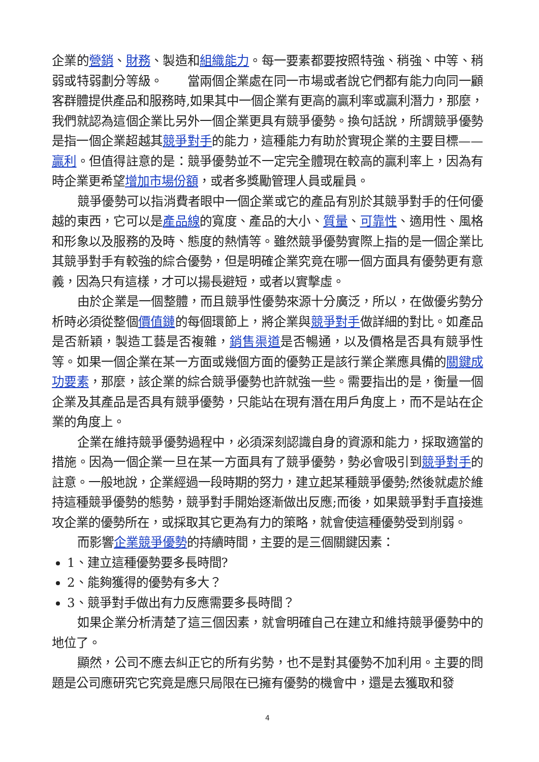企業的營銷、財務、製造和組織能力。每一要素都要按照特強、稍強、中等、稍弱或特弱劃分等級。　　當兩個企業處在同一市場或者說它們都有能力向同一顧客群體提供產品和服務時,如果其中一個企業有更高的贏利率或贏利潛力，那麼，我們就認為這個企業比另外一個企業更具有競爭優勢。換句話說，所謂競爭優勢是指一個企業超越其競爭對手的能力，這種能力有助於實現企業的主要目標——贏利。但值得註意的是：競爭優勢並不一定完全體現在較高的贏利率上，因為有時企業更希望增加市場份額，或者多獎勵管理人員或雇員。
競爭優勢可以指消費者眼中一個企業或它的產品有別於其競爭對手的任何優越的東西，它可以是產品線的寬度、產品的大小、質量、可靠性、適用性、風格和形象以及服務的及時、態度的熱情等。雖然競爭優勢實際上指的是一個企業比其競爭對手有較強的綜合優勢，但是明確企業究竟在哪一個方面具有優勢更有意義，因為只有這樣，才可以揚長避短，或者以實擊虛。
由於企業是一個整體，而且競爭性優勢來源十分廣泛，所以，在做優劣勢分析時必須從整個價值鏈的每個環節上，將企業與競爭對手做詳細的對比。如產品是否新穎，製造工藝是否複雜，銷售渠道是否暢通，以及價格是否具有競爭性等。如果一個企業在某一方面或幾個方面的優勢正是該行業企業應具備的關鍵成功要素，那麼，該企業的綜合競爭優勢也許就強一些。需要指出的是，衡量一個企業及其產品是否具有競爭優勢，只能站在現有潛在用戶角度上，而不是站在企業的角度上。
企業在維持競爭優勢過程中，必須深刻認識自身的資源和能力，採取適當的措施。因為一個企業一旦在某一方面具有了競爭優勢，勢必會吸引到競爭對手的註意。一般地說，企業經過一段時期的努力，建立起某種競爭優勢;然後就處於維持這種競爭優勢的態勢，競爭對手開始逐漸做出反應;而後，如果競爭對手直接進攻企業的優勢所在，或採取其它更為有力的策略，就會使這種優勢受到削弱。
而影響企業競爭優勢的持續時間，主要的是三個關鍵因素：
1、建立這種優勢要多長時間?
2、能夠獲得的優勢有多大？
3、競爭對手做出有力反應需要多長時間？
如果企業分析清楚了這三個因素，就會明確自己在建立和維持競爭優勢中的地位了。
顯然，公司不應去糾正它的所有劣勢，也不是對其優勢不加利用。主要的問題是公司應研究它究竟是應只局限在已擁有優勢的機會中，還是去獲取和發
4